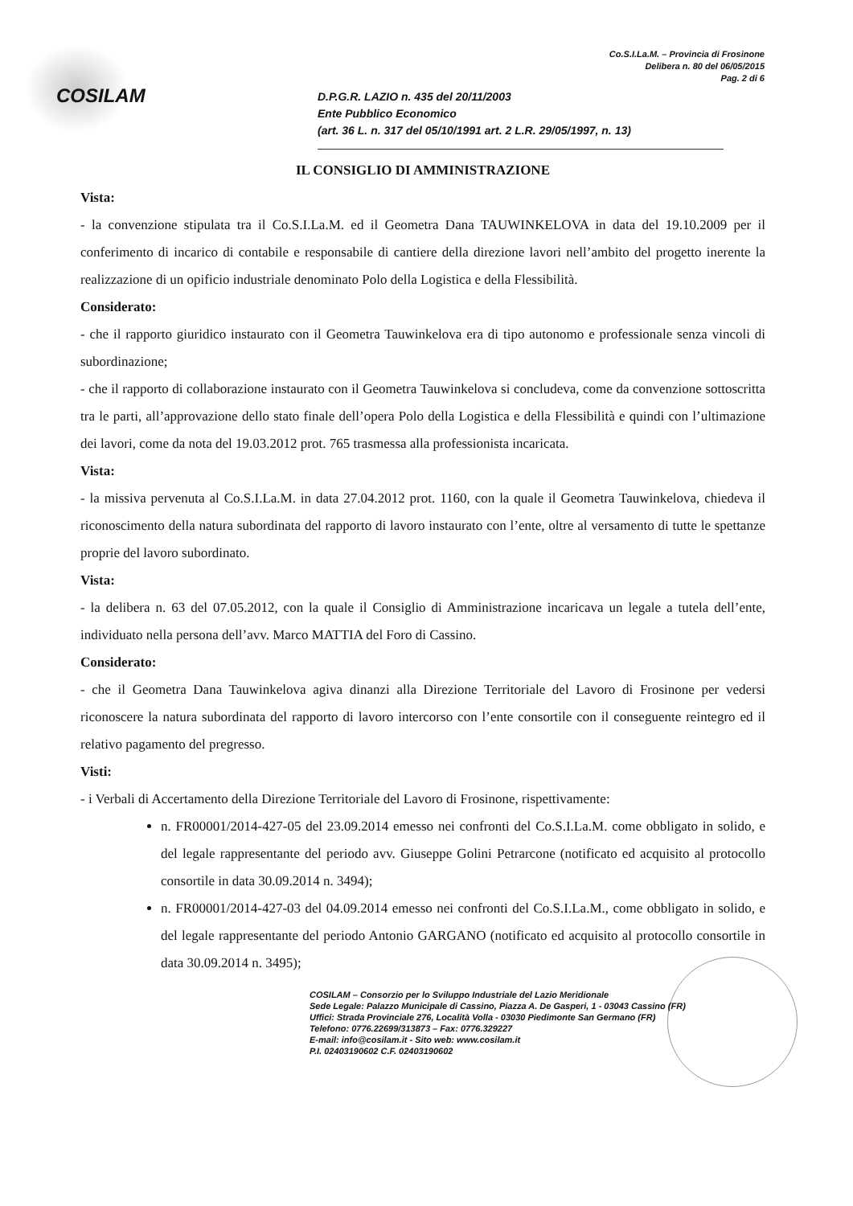COSILAM
Co.S.I.La.M. – Provincia di Frosinone
Delibera n. 80 del 06/05/2015
Pag. 2 di 6
D.P.G.R. LAZIO n. 435 del 20/11/2003
Ente Pubblico Economico
(art. 36 L. n. 317 del 05/10/1991 art. 2 L.R. 29/05/1997, n. 13)
IL CONSIGLIO DI AMMINISTRAZIONE
Vista:
- la convenzione stipulata tra il Co.S.I.La.M. ed il Geometra Dana TAUWINKELOVA in data del 19.10.2009 per il conferimento di incarico di contabile e responsabile di cantiere della direzione lavori nell’ambito del progetto inerente la realizzazione di un opificio industriale denominato Polo della Logistica e della Flessibilità.
Considerato:
- che il rapporto giuridico instaurato con il Geometra Tauwinkelova era di tipo autonomo e professionale senza vincoli di subordinazione;
- che il rapporto di collaborazione instaurato con il Geometra Tauwinkelova si concludeva, come da convenzione sottoscritta tra le parti, all’approvazione dello stato finale dell’opera Polo della Logistica e della Flessibilità e quindi con l’ultimazione dei lavori, come da nota del 19.03.2012 prot. 765 trasmessa alla professionista incaricata.
Vista:
- la missiva pervenuta al Co.S.I.La.M. in data 27.04.2012 prot. 1160, con la quale il Geometra Tauwinkelova, chiedeva il riconoscimento della natura subordinata del rapporto di lavoro instaurato con l’ente, oltre al versamento di tutte le spettanze proprie del lavoro subordinato.
Vista:
- la delibera n. 63 del 07.05.2012, con la quale il Consiglio di Amministrazione incaricava un legale a tutela dell’ente, individuato nella persona dell’avv. Marco MATTIA del Foro di Cassino.
Considerato:
- che il Geometra Dana Tauwinkelova agiva dinanzi alla Direzione Territoriale del Lavoro di Frosinone per vedersi riconoscere la natura subordinata del rapporto di lavoro intercorso con l’ente consortile con il conseguente reintegro ed il relativo pagamento del pregresso.
Visti:
- i Verbali di Accertamento della Direzione Territoriale del Lavoro di Frosinone, rispettivamente:
n. FR00001/2014-427-05 del 23.09.2014 emesso nei confronti del Co.S.I.La.M. come obbligato in solido, e del legale rappresentante del periodo avv. Giuseppe Golini Petrarcone (notificato ed acquisito al protocollo consortile in data 30.09.2014 n. 3494);
n. FR00001/2014-427-03 del 04.09.2014 emesso nei confronti del Co.S.I.La.M., come obbligato in solido, e del legale rappresentante del periodo Antonio GARGANO (notificato ed acquisito al protocollo consortile in data 30.09.2014 n. 3495);
COSILAM – Consorzio per lo Sviluppo Industriale del Lazio Meridionale
Sede Legale: Palazzo Municipale di Cassino, Piazza A. De Gasperi, 1 - 03043 Cassino (FR)
Uffici: Strada Provinciale 276, Località Volla - 03030 Piedimonte San Germano (FR)
Telefono: 0776.22699/313873 – Fax: 0776.329227
E-mail: info@cosilam.it - Sito web: www.cosilam.it
P.I. 02403190602 C.F. 02403190602